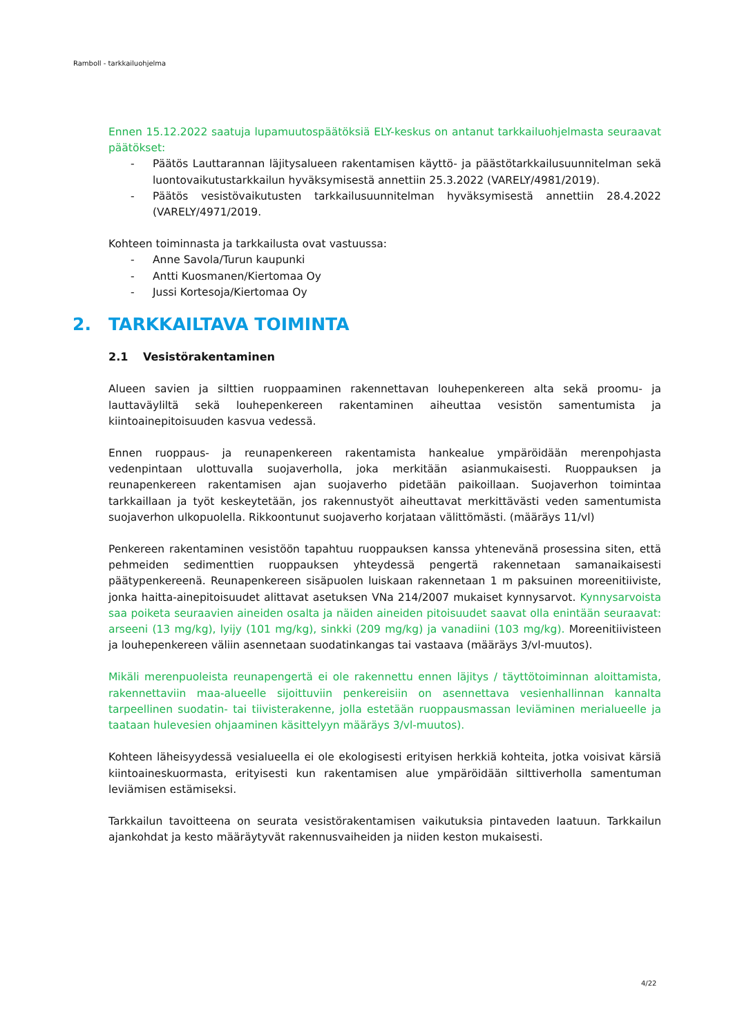Ramboll - tarkkailuohjelma
Ennen 15.12.2022 saatuja lupamuutospäätöksiä ELY-keskus on antanut tarkkailuohjelmasta seuraavat päätökset:
- Päätös Lauttarannan läjitysalueen rakentamisen käyttö- ja päästötarkkailusuunnitelman sekä luontovaikutustarkkailun hyväksymisestä annettiin 25.3.2022 (VARELY/4981/2019).
- Päätös vesistövaikutusten tarkkailusuunnitelman hyväksymisestä annettiin 28.4.2022 (VARELY/4971/2019.
Kohteen toiminnasta ja tarkkailusta ovat vastuussa:
- Anne Savola/Turun kaupunki
- Antti Kuosmanen/Kiertomaa Oy
- Jussi Kortesoja/Kiertomaa Oy
2. TARKKAILTAVA TOIMINTA
2.1 Vesistörakentaminen
Alueen savien ja silttien ruoppaaminen rakennettavan louhepenkereen alta sekä proomu- ja lauttaväyliltä sekä louhepenkereen rakentaminen aiheuttaa vesistön samentumista ja kiintoainepitoisuuden kasvua vedessä.
Ennen ruoppaus- ja reunapenkereen rakentamista hankealue ympäröidään merenpohjasta vedenpintaan ulottuvalla suojaverholla, joka merkitään asianmukaisesti. Ruoppauksen ja reunapenkereen rakentamisen ajan suojaverho pidetään paikoillaan. Suojaverhon toimintaa tarkkaillaan ja työt keskeytetään, jos rakennustyöt aiheuttavat merkittävästi veden samentumista suojaverhon ulkopuolella. Rikkoontunut suojaverho korjataan välittömästi. (määräys 11/vl)
Penkereen rakentaminen vesistöön tapahtuu ruoppauksen kanssa yhtenevänä prosessina siten, että pehmeiden sedimenttien ruoppauksen yhteydessä pengertä rakennetaan samanaikaisesti päätypenkereenä. Reunapenkereen sisäpuolen luiskaan rakennetaan 1 m paksuinen moreenitiiviste, jonka haitta-ainepitoisuudet alittavat asetuksen VNa 214/2007 mukaiset kynnysarvot. Kynnysarvoista saa poiketa seuraavien aineiden osalta ja näiden aineiden pitoisuudet saavat olla enintään seuraavat: arseeni (13 mg/kg), lyijy (101 mg/kg), sinkki (209 mg/kg) ja vanadiini (103 mg/kg). Moreenitiivisteen ja louhepenkereen väliin asennetaan suodatinkangas tai vastaava (määräys 3/vl-muutos).
Mikäli merenpuoleista reunapengertä ei ole rakennettu ennen läjitys / täyttötoiminnan aloittamista, rakennettaviin maa-alueelle sijoittuviin penkereisiin on asennettava vesienhallinnan kannalta tarpeellinen suodatin- tai tiivisterakenne, jolla estetään ruoppausmassan leviäminen merialueelle ja taataan hulevesien ohjaaminen käsittelyyn määräys 3/vl-muutos).
Kohteen läheisyydessä vesialueella ei ole ekologisesti erityisen herkkiä kohteita, jotka voisivat kärsiä kiintoaineskuormasta, erityisesti kun rakentamisen alue ympäröidään silttiverholla samentuman leviämisen estämiseksi.
Tarkkailun tavoitteena on seurata vesistörakentamisen vaikutuksia pintaveden laatuun. Tarkkailun ajankohdat ja kesto määräytyvät rakennusvaiheiden ja niiden keston mukaisesti.
4/22